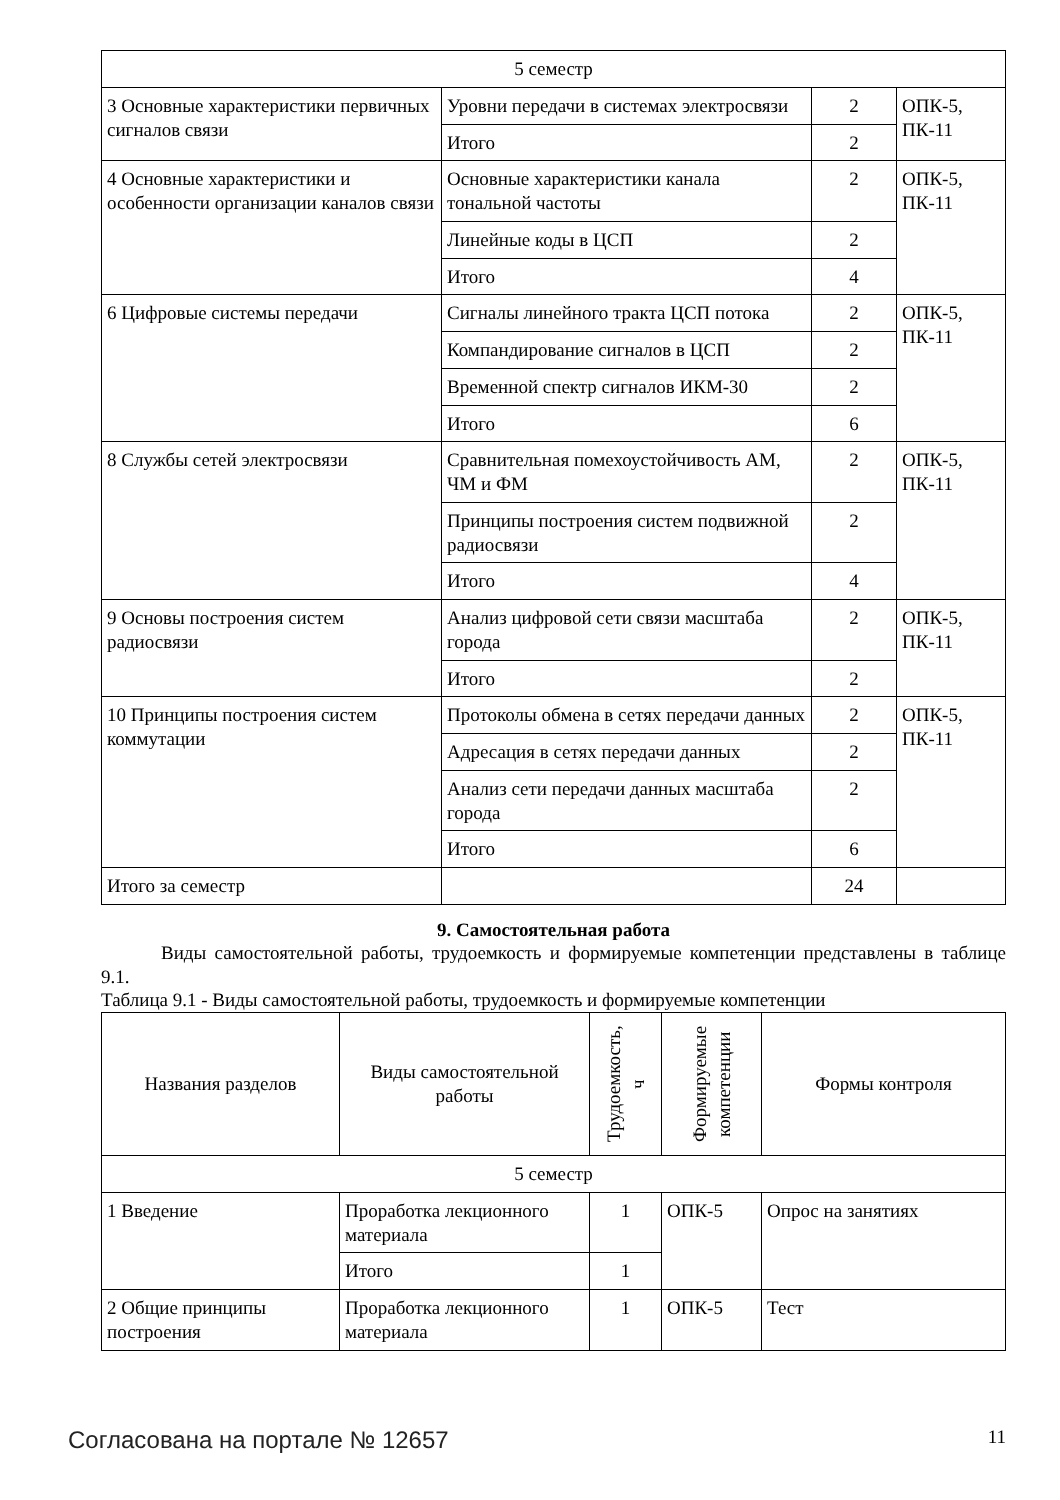| 5 семестр | | | |
| 3 Основные характеристики первичных сигналов связи | Уровни передачи в системах электросвязи | 2 | ОПК-5, ПК-11 |
| | Итого | 2 | |
| 4 Основные характеристики и особенности организации каналов связи | Основные характеристики канала тональной частоты | 2 | ОПК-5, ПК-11 |
| | Линейные коды в ЦСП | 2 | |
| | Итого | 4 | |
| 6 Цифровые системы передачи | Сигналы линейного тракта ЦСП потока | 2 | ОПК-5, ПК-11 |
| | Компандирование сигналов в ЦСП | 2 | |
| | Временной спектр сигналов ИКМ-30 | 2 | |
| | Итого | 6 | |
| 8 Службы сетей электросвязи | Сравнительная помехоустойчивость АМ, ЧМ и ФМ | 2 | ОПК-5, ПК-11 |
| | Принципы построения систем подвижной радиосвязи | 2 | |
| | Итого | 4 | |
| 9 Основы построения систем радиосвязи | Анализ цифровой сети связи масштаба города | 2 | ОПК-5, ПК-11 |
| | Итого | 2 | |
| 10 Принципы построения систем коммутации | Протоколы обмена в сетях передачи данных | 2 | ОПК-5, ПК-11 |
| | Адресация в сетях передачи данных | 2 | |
| | Анализ сети передачи данных масштаба города | 2 | |
| | Итого | 6 | |
| Итого за семестр | | 24 | |
9. Самостоятельная работа
Виды самостоятельной работы, трудоемкость и формируемые компетенции представлены в таблице 9.1.
Таблица 9.1 - Виды самостоятельной работы, трудоемкость и формируемые компетенции
| Названия разделов | Виды самостоятельной работы | Трудоемкость, ч | Формируемые компетенции | Формы контроля |
| --- | --- | --- | --- | --- |
| 5 семестр | | | | |
| 1 Введение | Проработка лекционного материала | 1 | ОПК-5 | Опрос на занятиях |
| | Итого | 1 | | |
| 2 Общие принципы построения | Проработка лекционного материала | 1 | ОПК-5 | Тест |
Согласована на портале № 12657 11